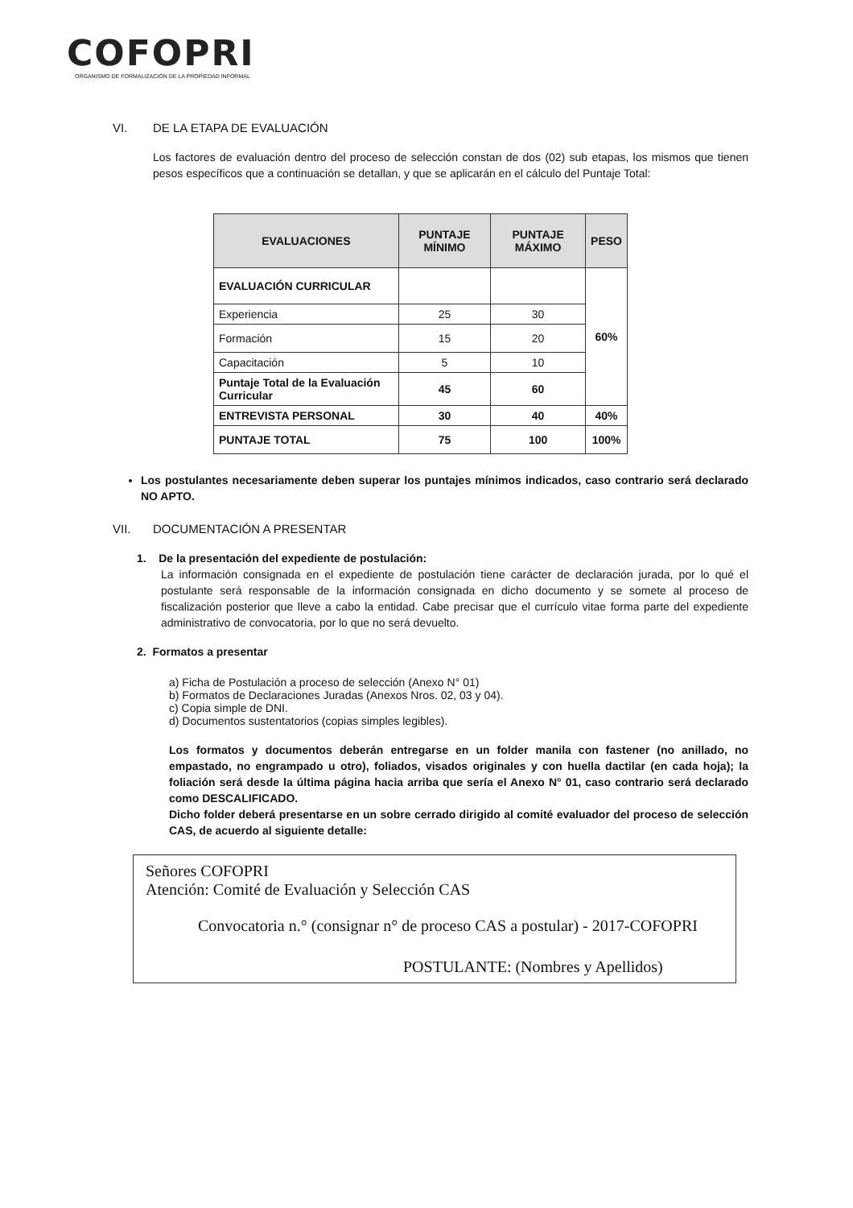COFOPRI
ORGANISMO DE FORMALIZACIÓN DE LA PROPIEDAD INFORMAL
VI. DE LA ETAPA DE EVALUACIÓN
Los factores de evaluación dentro del proceso de selección constan de dos (02) sub etapas, los mismos que tienen pesos específicos que a continuación se detallan, y que se aplicarán en el cálculo del Puntaje Total:
| EVALUACIONES | PUNTAJE MÍNIMO | PUNTAJE MÁXIMO | PESO |
| --- | --- | --- | --- |
| EVALUACIÓN CURRICULAR | | | 60% |
| Experiencia | 25 | 30 | |
| Formación | 15 | 20 | |
| Capacitación | 5 | 10 | |
| Puntaje Total de la Evaluación Curricular | 45 | 60 | |
| ENTREVISTA PERSONAL | 30 | 40 | 40% |
| PUNTAJE TOTAL | 75 | 100 | 100% |
Los postulantes necesariamente deben superar los puntajes mínimos indicados, caso contrario será declarado NO APTO.
VII. DOCUMENTACIÓN A PRESENTAR
1. De la presentación del expediente de postulación:
La información consignada en el expediente de postulación tiene carácter de declaración jurada, por lo qué el postulante será responsable de la información consignada en dicho documento y se somete al proceso de fiscalización posterior que lleve a cabo la entidad. Cabe precisar que el currículo vitae forma parte del expediente administrativo de convocatoria, por lo que no será devuelto.
2. Formatos a presentar
a) Ficha de Postulación a proceso de selección (Anexo N° 01)
b) Formatos de Declaraciones Juradas (Anexos Nros. 02, 03 y 04).
c) Copia simple de DNI.
d) Documentos sustentatorios (copias simples legibles).
Los formatos y documentos deberán entregarse en un folder manila con fastener (no anillado, no empastado, no engrampado u otro), foliados, visados originales y con huella dactilar (en cada hoja); la foliación será desde la última página hacia arriba que sería el Anexo N° 01, caso contrario será declarado como DESCALIFICADO.
Dicho folder deberá presentarse en un sobre cerrado dirigido al comité evaluador del proceso de selección CAS, de acuerdo al siguiente detalle:
Señores COFOPRI
Atención: Comité de Evaluación y Selección CAS
Convocatoria n.° (consignar n° de proceso CAS a postular) - 2017-COFOPRI
POSTULANTE: (Nombres y Apellidos)